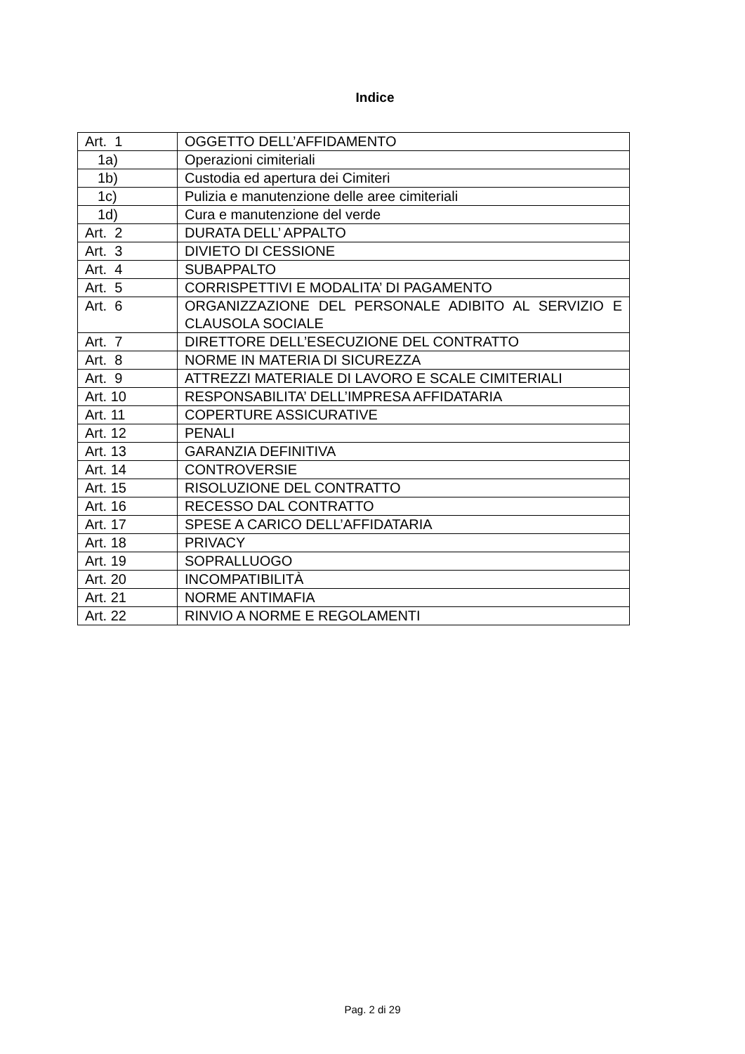Indice
| Art. 1 | OGGETTO DELL’AFFIDAMENTO |
| 1a) | Operazioni cimiteriali |
| 1b) | Custodia ed apertura dei Cimiteri |
| 1c) | Pulizia e manutenzione delle aree cimiteriali |
| 1d) | Cura e manutenzione del verde |
| Art. 2 | DURATA DELL’ APPALTO |
| Art. 3 | DIVIETO DI CESSIONE |
| Art. 4 | SUBAPPALTO |
| Art. 5 | CORRISPETTIVI E MODALITA’ DI PAGAMENTO |
| Art. 6 | ORGANIZZAZIONE DEL PERSONALE ADIBITO AL SERVIZIO E CLAUSOLA SOCIALE |
| Art. 7 | DIRETTORE DELL’ESECUZIONE DEL CONTRATTO |
| Art. 8 | NORME IN MATERIA DI SICUREZZA |
| Art. 9 | ATTREZZI MATERIALE DI LAVORO E SCALE CIMITERIALI |
| Art. 10 | RESPONSABILITA’ DELL’IMPRESA AFFIDATARIA |
| Art. 11 | COPERTURE ASSICURATIVE |
| Art. 12 | PENALI |
| Art. 13 | GARANZIA DEFINITIVA |
| Art. 14 | CONTROVERSIE |
| Art. 15 | RISOLUZIONE DEL CONTRATTO |
| Art. 16 | RECESSO DAL CONTRATTO |
| Art. 17 | SPESE A CARICO DELL’AFFIDATARIA |
| Art. 18 | PRIVACY |
| Art. 19 | SOPRALLUOGO |
| Art. 20 | INCOMPATIBILITÀ |
| Art. 21 | NORME ANTIMAFIA |
| Art. 22 | RINVIO A NORME E REGOLAMENTI |
Pag. 2 di 29